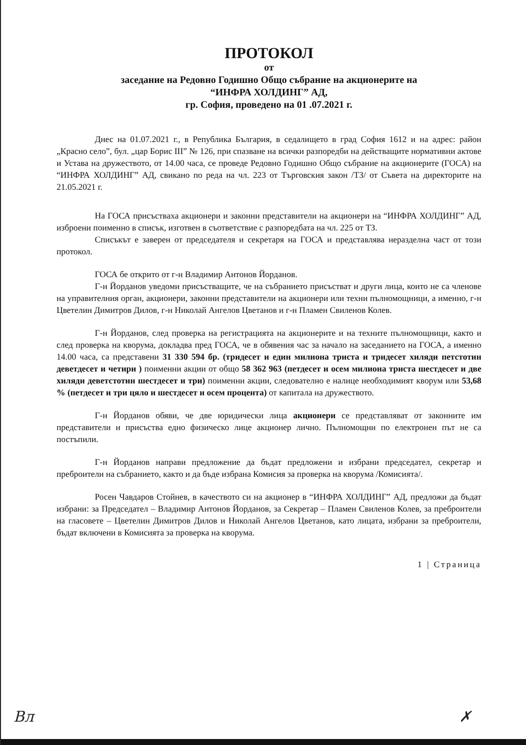ПРОТОКОЛ
от
заседание на Редовно Годишно Общо събрание на акционерите на
“ИНФРА ХОЛДИНГ” АД,
гр. София, проведено на 01 .07.2021 г.
Днес на 01.07.2021 г., в Република България, в седалището в град София 1612 и на адрес: район „Красно село”, бул. „цар Борис III” № 126, при спазване на всички разпоредби на действащите нормативни актове и Устава на дружеството, от 14.00 часа, се проведе Редовно Годишно Общо събрание на акционерите (ГОСА) на “ИНФРА ХОЛДИНГ” АД, свикано по реда на чл. 223 от Търговския закон /ТЗ/ от Съвета на директорите на 21.05.2021 г.
На ГОСА присъстваха акционери и законни представители на акционери на “ИНФРА ХОЛДИНГ” АД, изброени поименно в списък, изготвен в съответствие с разпоредбата на чл. 225 от ТЗ.
Списъкът е заверен от председателя и секретаря на ГОСА и представлява неразделна част от този протокол.
ГОСА бе открито от г-н Владимир Антонов Йорданов.
Г-н Йорданов уведоми присъстващите, че на събранието присъстват и други лица, които не са членове на управителния орган, акционери, законни представители на акционери или техни пълномощници, а именно, г-н Цветелин Димитров Дилов, г-н Николай Ангелов Цветанов и г-н Пламен Свиленов Колев.
Г-н Йорданов, след проверка на регистрацията на акционерите и на техните пълномощници, както и след проверка на кворума, докладва пред ГОСА, че в обявения час за начало на заседанието на ГОСА, а именно 14.00 часа, са представени 31 330 594 бр. (тридесет и един милиона триста и тридесет хиляди петстотин деветдесет и четири ) поименни акции от общо 58 362 963 (петдесет и осем милиона триста шестдесет и две хиляди деветстотин шестдесет и три) поименни акции, следователно е налице необходимият кворум или 53,68 % (петдесет и три цяло и шестдесет и осем процента) от капитала на дружеството.
Г-н Йорданов обяви, че две юридически лица акционери се представляват от законните им представители и присъства едно физическо лице акционер лично. Пълномощни по електронен път не са постъпили.
Г-н Йорданов направи предложение да бъдат предложени и избрани председател, секретар и преброители на събранието, както и да бъде избрана Комисия за проверка на кворума /Комисията/.
Росен Чавдаров Стойнев, в качеството си на акционер в “ИНФРА ХОЛДИНГ” АД, предложи да бъдат избрани: за Председател – Владимир Антонов Йорданов, за Секретар – Пламен Свиленов Колев, за преброители на гласовете – Цветелин Димитров Дилов и Николай Ангелов Цветанов, като лицата, избрани за преброители, бъдат включени в Комисията за проверка на кворума.
1 | Страница
Вл ✗